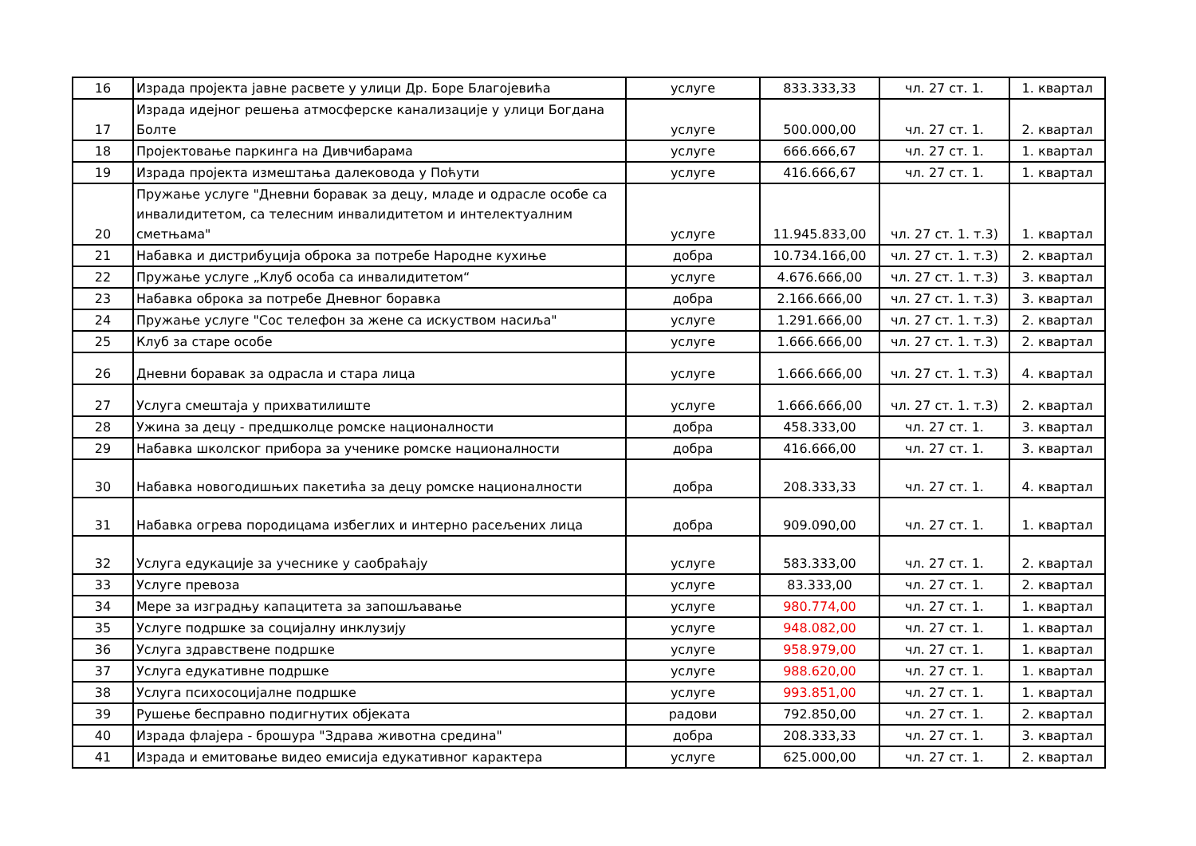| 16 | Израда пројекта јавне расвете у улици Др. Боре Благојевића | услуге | 833.333,33 | чл. 27 ст. 1. | 1. квартал |
| 17 | Израда идејног решења атмосферске канализације у улици Богдана Болте | услуге | 500.000,00 | чл. 27 ст. 1. | 2. квартал |
| 18 | Пројектовање паркинга на Дивчибарама | услуге | 666.666,67 | чл. 27 ст. 1. | 1. квартал |
| 19 | Израда пројекта измештања далековода у Поћути | услуге | 416.666,67 | чл. 27 ст. 1. | 1. квартал |
| 20 | Пружање услуге "Дневни боравак за децу, младе и одрасле особе са инвалидитетом, са телесним инвалидитетом и интелектуалним сметњама" | услуге | 11.945.833,00 | чл. 27 ст. 1. т.3) | 1. квартал |
| 21 | Набавка и дистрибуција оброка за потребе Народне кухиње | добра | 10.734.166,00 | чл. 27 ст. 1. т.3) | 2. квартал |
| 22 | Пружање услуге „Клуб особа са инвалидитетом“ | услуге | 4.676.666,00 | чл. 27 ст. 1. т.3) | 3. квартал |
| 23 | Набавка оброка за потребе Дневног боравка | добра | 2.166.666,00 | чл. 27 ст. 1. т.3) | 3. квартал |
| 24 | Пружање услуге "Сос телефон за жене са искуством насиља" | услуге | 1.291.666,00 | чл. 27 ст. 1. т.3) | 2. квартал |
| 25 | Клуб за старе особе | услуге | 1.666.666,00 | чл. 27 ст. 1. т.3) | 2. квартал |
| 26 | Дневни боравак за одрасла и стара лица | услуге | 1.666.666,00 | чл. 27 ст. 1. т.3) | 4. квартал |
| 27 | Услуга смештаја у прихватилиште | услуге | 1.666.666,00 | чл. 27 ст. 1. т.3) | 2. квартал |
| 28 | Ужина за децу - предшколце ромске националности | добра | 458.333,00 | чл. 27 ст. 1. | 3. квартал |
| 29 | Набавка школског прибора за ученике ромске националности | добра | 416.666,00 | чл. 27 ст. 1. | 3. квартал |
| 30 | Набавка новогодишњих пакетића за децу ромске националности | добра | 208.333,33 | чл. 27 ст. 1. | 4. квартал |
| 31 | Набавка огрева породицама избеглих и интерно расељених лица | добра | 909.090,00 | чл. 27 ст. 1. | 1. квартал |
| 32 | Услуга едукације за учеснике у саобраћају | услуге | 583.333,00 | чл. 27 ст. 1. | 2. квартал |
| 33 | Услуге превоза | услуге | 83.333,00 | чл. 27 ст. 1. | 2. квартал |
| 34 | Мере за изградњу капацитета за запошљавање | услуге | 980.774,00 | чл. 27 ст. 1. | 1. квартал |
| 35 | Услуге подршке за социјалну инклузију | услуге | 948.082,00 | чл. 27 ст. 1. | 1. квартал |
| 36 | Услуга здравствене подршке | услуге | 958.979,00 | чл. 27 ст. 1. | 1. квартал |
| 37 | Услуга едукативне подршке | услуге | 988.620,00 | чл. 27 ст. 1. | 1. квартал |
| 38 | Услуга психосоцијалне подршке | услуге | 993.851,00 | чл. 27 ст. 1. | 1. квартал |
| 39 | Рушење бесправно подигнутих објеката | радови | 792.850,00 | чл. 27 ст. 1. | 2. квартал |
| 40 | Израда флајера - брошура "Здрава животна средина" | добра | 208.333,33 | чл. 27 ст. 1. | 3. квартал |
| 41 | Израда и емитовање видео емисија едукативног карактера | услуге | 625.000,00 | чл. 27 ст. 1. | 2. квартал |